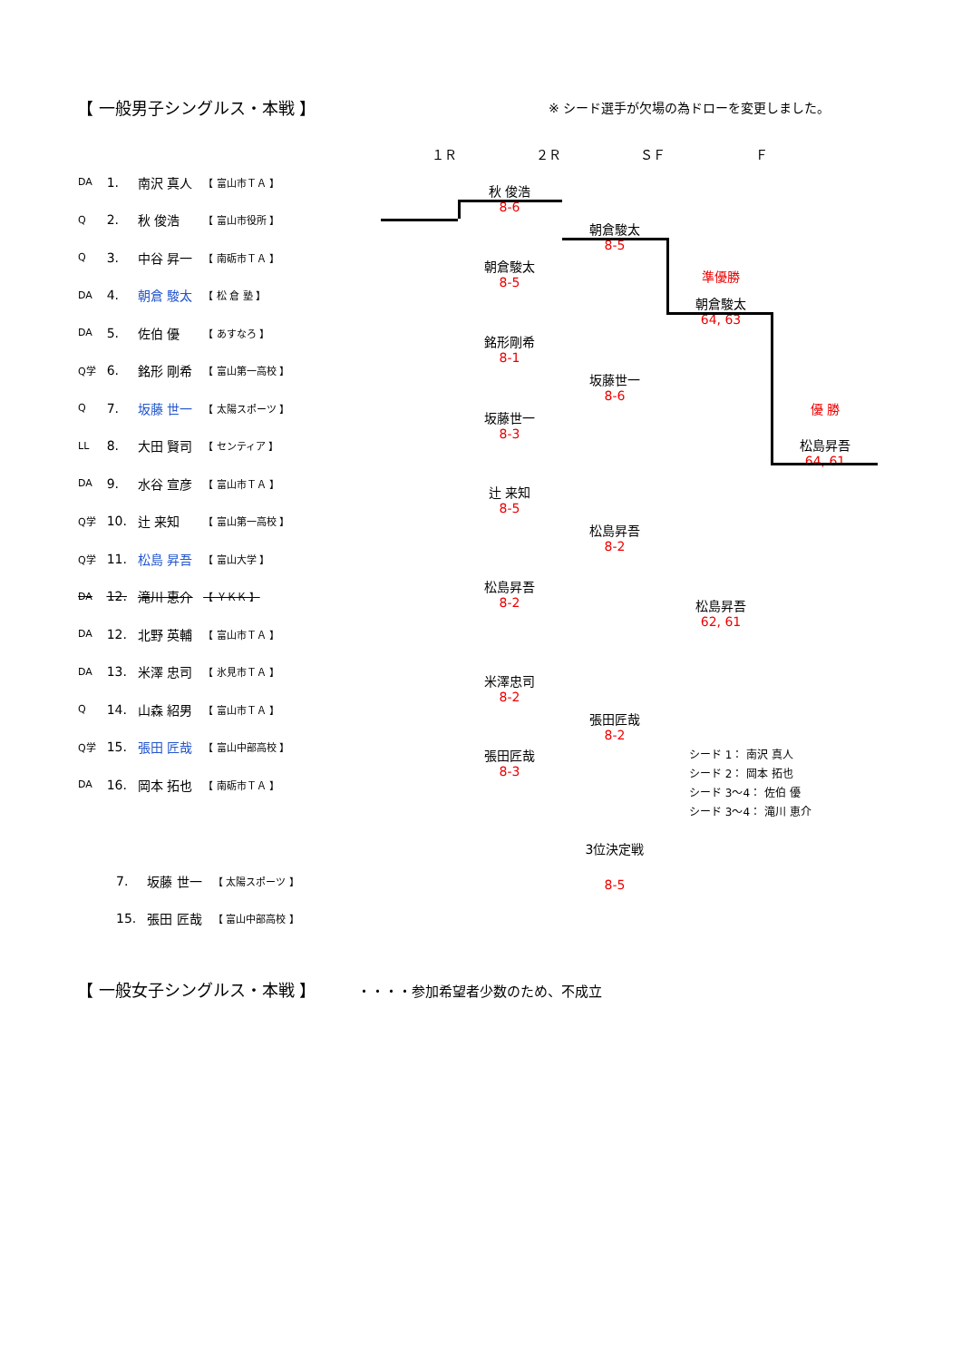【 一般男子シングルス・本戦 】
※ シード選手が欠場の為ドローを変更しました。
１Ｒ ２Ｒ ＳＦ Ｆ
| DA | 1. | 南沢 真人 | 【 富山市ＴＡ 】 |
| Q | 2. | 秋 俊浩 | 【 富山市役所 】 |
| Q | 3. | 中谷 昇一 | 【 南砺市ＴＡ 】 |
| DA | 4. | 朝倉 駿太 | 【 松 倉 塾 】 |
| DA | 5. | 佐伯 優 | 【 あすなろ 】 |
| Q学 | 6. | 銘形 剛希 | 【 富山第一高校 】 |
| Q | 7. | 坂藤 世一 | 【 太陽スポーツ 】 |
| LL | 8. | 大田 賢司 | 【 センティア 】 |
| DA | 9. | 水谷 宣彦 | 【 富山市ＴＡ 】 |
| Q学 | 10. | 辻 来知 | 【 富山第一高校 】 |
| Q学 | 11. | 松島 昇吾 | 【 富山大学 】 |
| DA | 12. | 滝川 恵介 | 【 ＹＫＫ 】 |
| DA | 12. | 北野 英輔 | 【 富山市ＴＡ 】 |
| DA | 13. | 米澤 忠司 | 【 氷見市ＴＡ 】 |
| Q | 14. | 山森 紹男 | 【 富山市ＴＡ 】 |
| Q学 | 15. | 張田 匠哉 | 【 富山中部高校 】 |
| DA | 16. | 岡本 拓也 | 【 南砺市ＴＡ 】 |
秋 俊浩
8-6
朝倉駿太
8-5
銘形剛希
8-1
坂藤世一
8-3
辻 来知
8-5
松島昇吾
8-2
米澤忠司
8-2
張田匠哉
8-3
朝倉駿太
8-5
坂藤世一
8-6
松島昇吾
8-2
張田匠哉
8-2
準優勝
朝倉駿太
64, 63
松島昇吾
62, 61
優 勝
松島昇吾
64, 61
シード 1： 南沢 真人
シード 2： 岡本 拓也
シード 3～4： 佐伯 優
シード 3～4： 滝川 恵介
3位決定戦
| | 7. | 坂藤 世一 | 【 太陽スポーツ 】 |
| | 15. | 張田 匠哉 | 【 富山中部高校 】 |
8-5
【 一般女子シングルス・本戦 】 ・・・・参加希望者少数のため、不成立